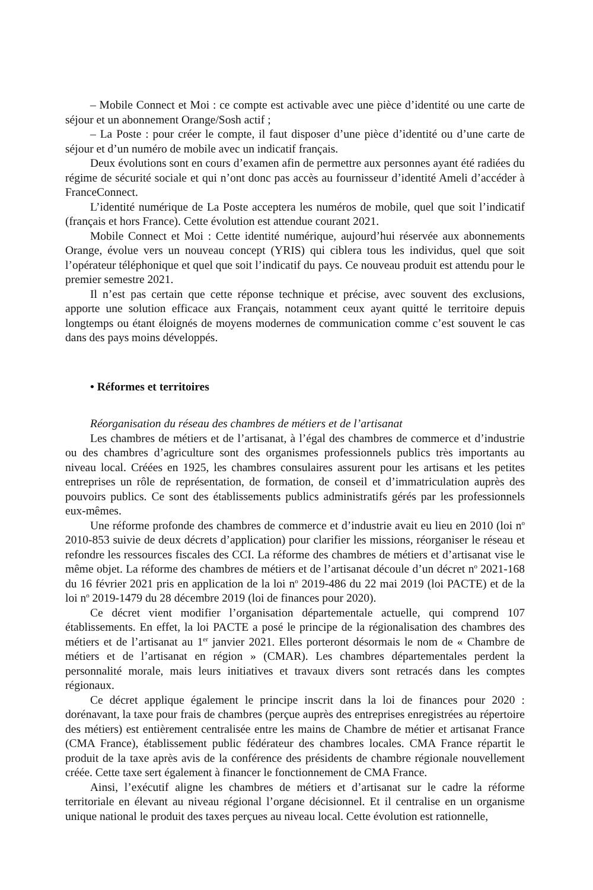– Mobile Connect et Moi : ce compte est activable avec une pièce d’identité ou une carte de séjour et un abonnement Orange/Sosh actif ;
– La Poste : pour créer le compte, il faut disposer d’une pièce d’identité ou d’une carte de séjour et d’un numéro de mobile avec un indicatif français.
Deux évolutions sont en cours d’examen afin de permettre aux personnes ayant été radiées du régime de sécurité sociale et qui n’ont donc pas accès au fournisseur d’identité Ameli d’accéder à FranceConnect.
L’identité numérique de La Poste acceptera les numéros de mobile, quel que soit l’indicatif (français et hors France). Cette évolution est attendue courant 2021.
Mobile Connect et Moi : Cette identité numérique, aujourd’hui réservée aux abonnements Orange, évolue vers un nouveau concept (YRIS) qui ciblera tous les individus, quel que soit l’opérateur téléphonique et quel que soit l’indicatif du pays. Ce nouveau produit est attendu pour le premier semestre 2021.
Il n’est pas certain que cette réponse technique et précise, avec souvent des exclusions, apporte une solution efficace aux Français, notamment ceux ayant quitté le territoire depuis longtemps ou étant éloignés de moyens modernes de communication comme c’est souvent le cas dans des pays moins développés.
• Réformes et territoires
Réorganisation du réseau des chambres de métiers et de l’artisanat
Les chambres de métiers et de l’artisanat, à l’égal des chambres de commerce et d’industrie ou des chambres d’agriculture sont des organismes professionnels publics très importants au niveau local. Créées en 1925, les chambres consulaires assurent pour les artisans et les petites entreprises un rôle de représentation, de formation, de conseil et d’immatriculation auprès des pouvoirs publics. Ce sont des établissements publics administratifs gérés par les professionnels eux-mêmes.
Une réforme profonde des chambres de commerce et d’industrie avait eu lieu en 2010 (loi n<sup>o</sup> 2010-853 suivie de deux décrets d’application) pour clarifier les missions, réorganiser le réseau et refondre les ressources fiscales des CCI. La réforme des chambres de métiers et d’artisanat vise le même objet. La réforme des chambres de métiers et de l’artisanat découle d’un décret n<sup>o</sup> 2021-168 du 16 février 2021 pris en application de la loi n<sup>o</sup> 2019-486 du 22 mai 2019 (loi PACTE) et de la loi n<sup>o</sup> 2019-1479 du 28 décembre 2019 (loi de finances pour 2020).
Ce décret vient modifier l’organisation départementale actuelle, qui comprend 107 établissements. En effet, la loi PACTE a posé le principe de la régionalisation des chambres des métiers et de l’artisanat au 1<sup>er</sup> janvier 2021. Elles porteront désormais le nom de « Chambre de métiers et de l’artisanat en région » (CMAR). Les chambres départementales perdent la personnalité morale, mais leurs initiatives et travaux divers sont retracés dans les comptes régionaux.
Ce décret applique également le principe inscrit dans la loi de finances pour 2020 : dorénavant, la taxe pour frais de chambres (perçue auprès des entreprises enregistrées au répertoire des métiers) est entièrement centralisée entre les mains de Chambre de métier et artisanat France (CMA France), établissement public fédérateur des chambres locales. CMA France répartit le produit de la taxe après avis de la conférence des présidents de chambre régionale nouvellement créée. Cette taxe sert également à financer le fonctionnement de CMA France.
Ainsi, l’exécutif aligne les chambres de métiers et d’artisanat sur le cadre la réforme territoriale en élevant au niveau régional l’organe décisionnel. Et il centralise en un organisme unique national le produit des taxes perçues au niveau local. Cette évolution est rationnelle,